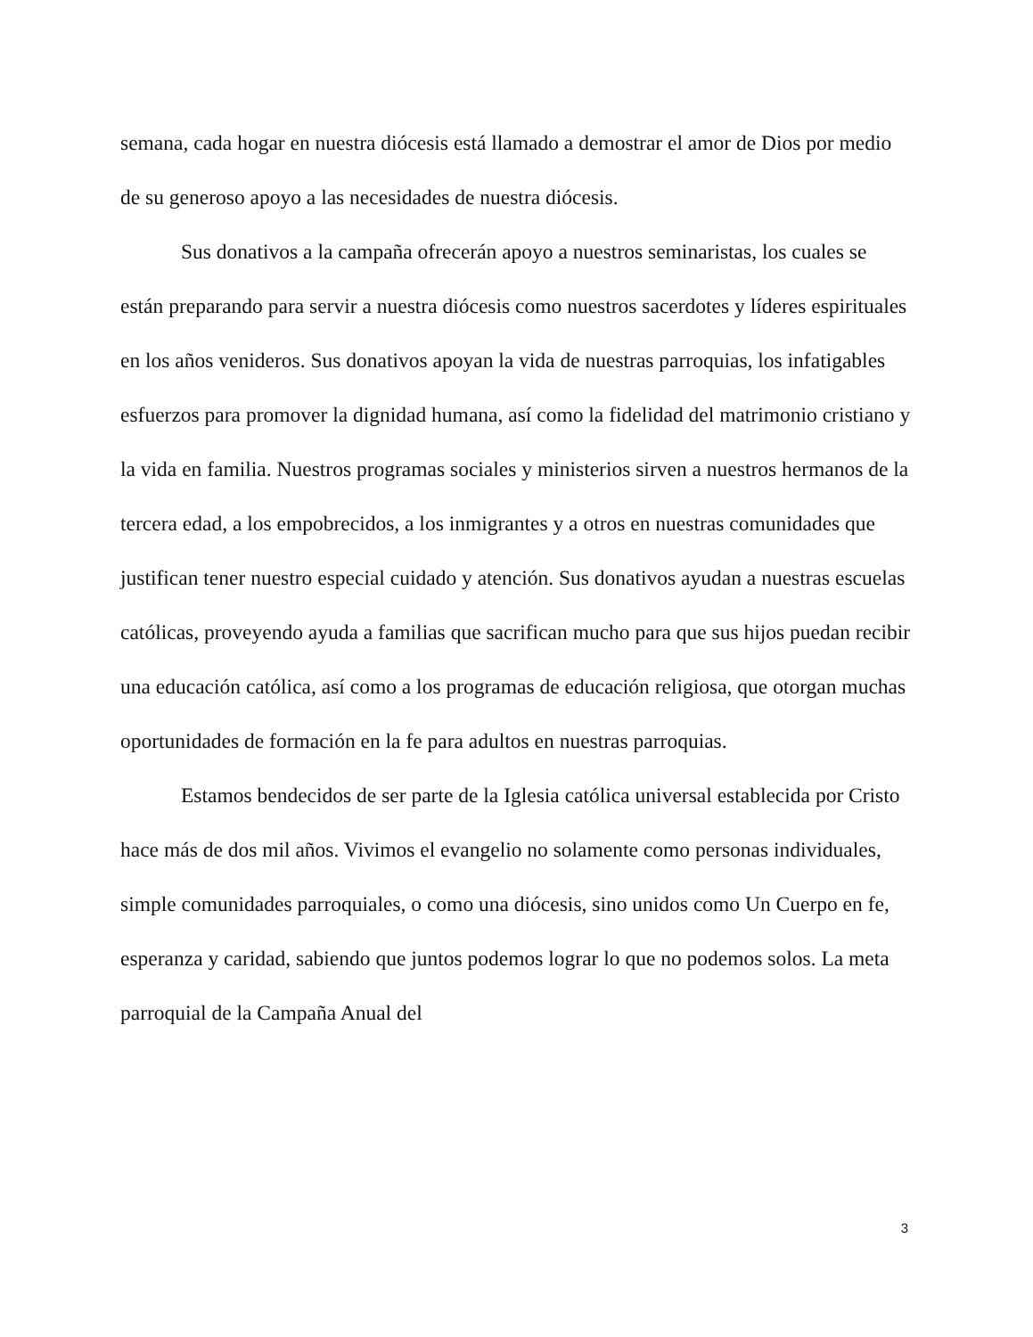semana, cada hogar en nuestra diócesis está llamado a demostrar el amor de Dios por medio de su generoso apoyo a las necesidades de nuestra diócesis.
Sus donativos a la campaña ofrecerán apoyo a nuestros seminaristas, los cuales se están preparando para servir a nuestra diócesis como nuestros sacerdotes y líderes espirituales en los años venideros. Sus donativos apoyan la vida de nuestras parroquias, los infatigables esfuerzos para promover la dignidad humana, así como la fidelidad del matrimonio cristiano y la vida en familia. Nuestros programas sociales y ministerios sirven a nuestros hermanos de la tercera edad, a los empobrecidos, a los inmigrantes y a otros en nuestras comunidades que justifican tener nuestro especial cuidado y atención. Sus donativos ayudan a nuestras escuelas católicas, proveyendo ayuda a familias que sacrifican mucho para que sus hijos puedan recibir una educación católica, así como a los programas de educación religiosa, que otorgan muchas oportunidades de formación en la fe para adultos en nuestras parroquias.
Estamos bendecidos de ser parte de la Iglesia católica universal establecida por Cristo hace más de dos mil años. Vivimos el evangelio no solamente como personas individuales, simple comunidades parroquiales, o como una diócesis, sino unidos como Un Cuerpo en fe, esperanza y caridad, sabiendo que juntos podemos lograr lo que no podemos solos. La meta parroquial de la Campaña Anual del
3